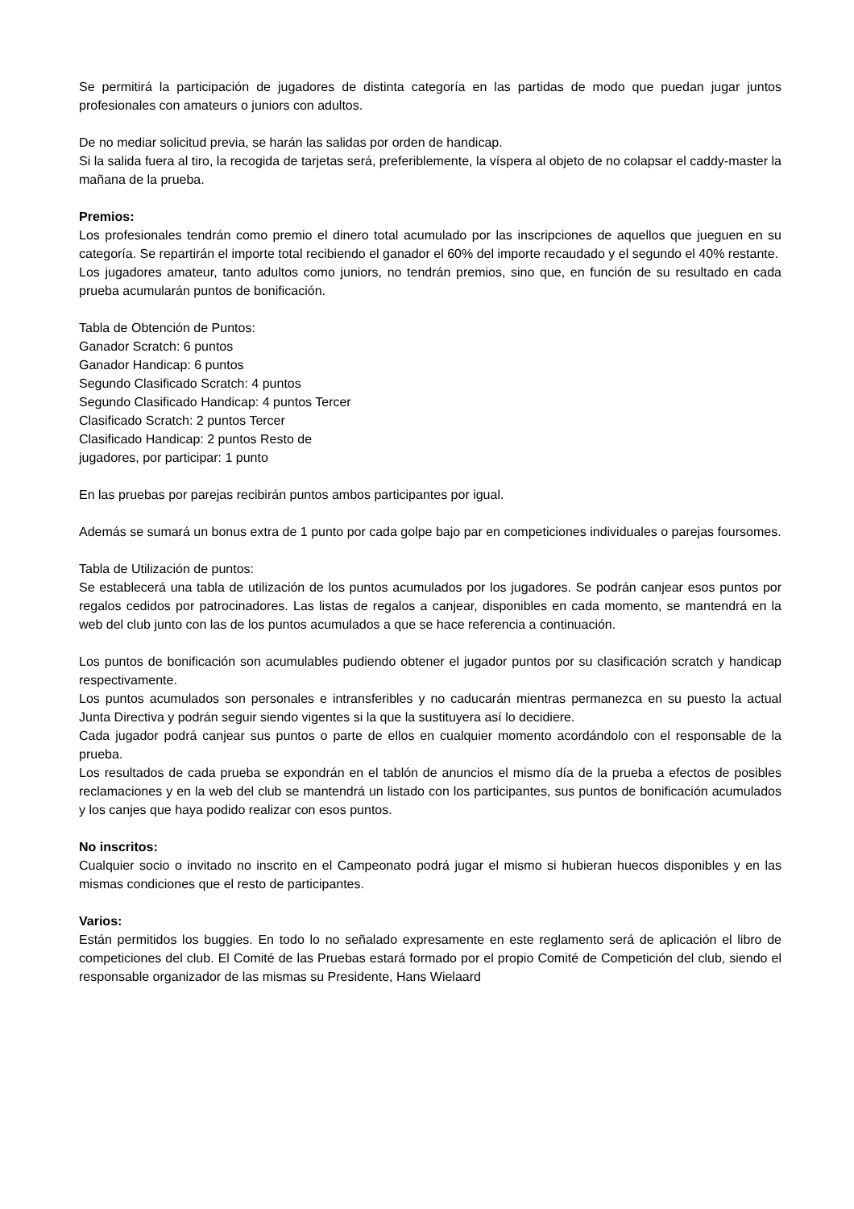Se permitirá la participación de jugadores de distinta categoría en las partidas de modo que puedan jugar juntos profesionales con amateurs o juniors con adultos.
De no mediar solicitud previa, se harán las salidas por orden de handicap.
Si la salida fuera al tiro, la recogida de tarjetas será, preferiblemente, la víspera al objeto de no colapsar el caddy-master la mañana de la prueba.
Premios:
Los profesionales tendrán como premio el dinero total acumulado por las inscripciones de aquellos que jueguen en su categoría. Se repartirán el importe total recibiendo el ganador el 60% del importe recaudado y el segundo el 40% restante.
Los jugadores amateur, tanto adultos como juniors, no tendrán premios, sino que, en función de su resultado en cada prueba acumularán puntos de bonificación.
Tabla de Obtención de Puntos:
Ganador Scratch: 6 puntos
Ganador Handicap: 6 puntos
Segundo Clasificado Scratch: 4 puntos
Segundo Clasificado Handicap: 4 puntos Tercer
Clasificado Scratch: 2 puntos Tercer
Clasificado Handicap: 2 puntos Resto de
jugadores, por participar: 1 punto
En las pruebas por parejas recibirán puntos ambos participantes por igual.
Además se sumará un bonus extra de 1 punto por cada golpe bajo par en competiciones individuales o parejas foursomes.
Tabla de Utilización de puntos:
Se establecerá una tabla de utilización de los puntos acumulados por los jugadores. Se podrán canjear esos puntos por regalos cedidos por patrocinadores. Las listas de regalos a canjear, disponibles en cada momento, se mantendrá en la web del club junto con las de los puntos acumulados a que se hace referencia a continuación.
Los puntos de bonificación son acumulables pudiendo obtener el jugador puntos por su clasificación scratch y handicap respectivamente.
Los puntos acumulados son personales e intransferibles y no caducarán mientras permanezca en su puesto la actual Junta Directiva y podrán seguir siendo vigentes si la que la sustituyera así lo decidiere.
Cada jugador podrá canjear sus puntos o parte de ellos en cualquier momento acordándolo con el responsable de la prueba.
Los resultados de cada prueba se expondrán en el tablón de anuncios el mismo día de la prueba a efectos de posibles reclamaciones y en la web del club se mantendrá un listado con los participantes, sus puntos de bonificación acumulados y los canjes que haya podido realizar con esos puntos.
No inscritos:
Cualquier socio o invitado no inscrito en el Campeonato podrá jugar el mismo si hubieran huecos disponibles y en las mismas condiciones que el resto de participantes.
Varios:
Están permitidos los buggies. En todo lo no señalado expresamente en este reglamento será de aplicación el libro de competiciones del club. El Comité de las Pruebas estará formado por el propio Comité de Competición del club, siendo el responsable organizador de las mismas su Presidente, Hans Wielaard